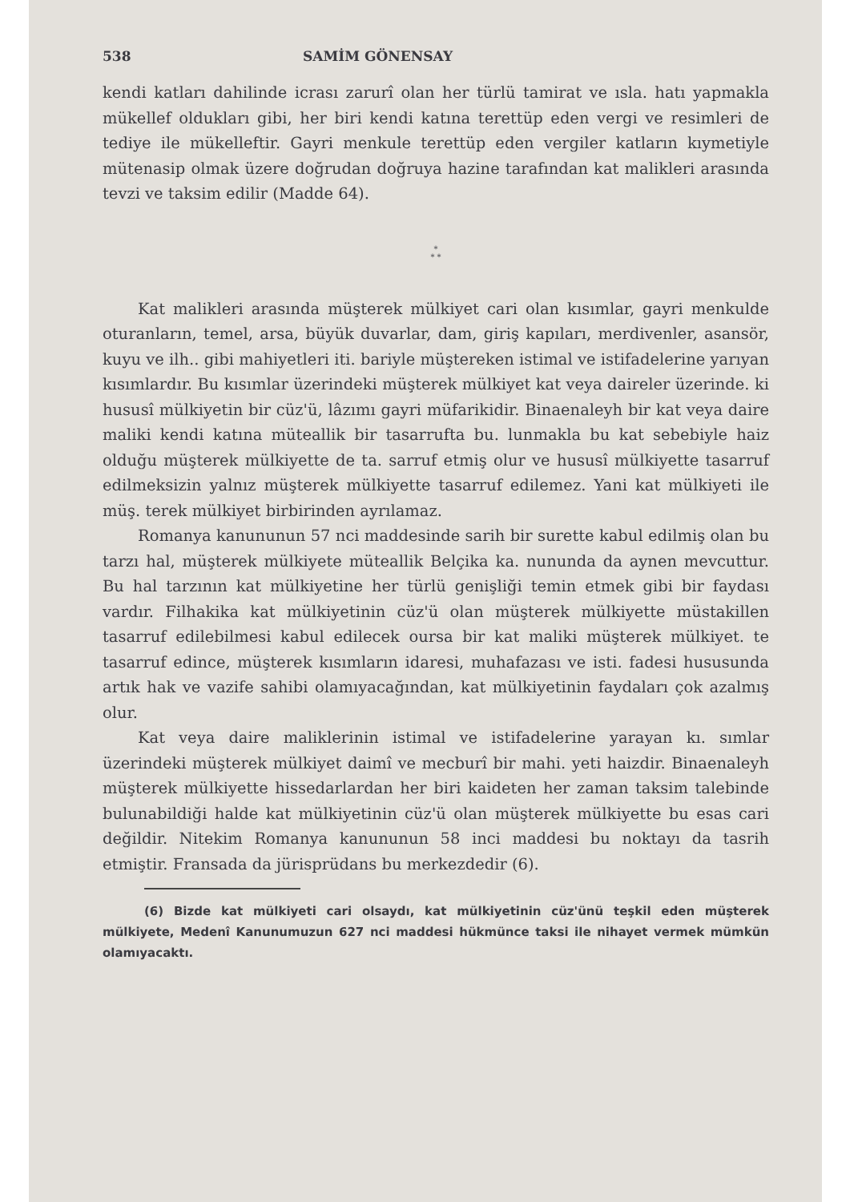538 SAMİM GÖNENSAY
kendi katları dahilinde icrası zarurî olan her türlü tamirat ve ısla. hatı yapmakla mükellef oldukları gibi, her biri kendi katına terettüp eden vergi ve resimleri de tediye ile mükelleftir. Gayri menkule terettüp eden vergiler katların kıymetiyle mütenasip olmak üzere doğrudan doğruya hazine tarafından kat malikleri arasında tevzi ve taksim edilir (Madde 64).
*
* *
Kat malikleri arasında müşterek mülkiyet cari olan kısımlar, gayri menkulde oturanların, temel, arsa, büyük duvarlar, dam, giriş kapıları, merdivenler, asansör, kuyu ve ilh.. gibi mahiyetleri iti. bariyle müştereken istimal ve istifadelerine yarıyan kısımlardır. Bu kısımlar üzerindeki müşterek mülkiyet kat veya daireler üzerinde. ki hususî mülkiyetin bir cüz'ü, lâzımı gayri müfarikidir. Binaenaleyh bir kat veya daire maliki kendi katına müteallik bir tasarrufta bu. lunmakla bu kat sebebiyle haiz olduğu müşterek mülkiyette de ta. sarruf etmiş olur ve hususî mülkiyette tasarruf edilmeksizin yalnız müşterek mülkiyette tasarruf edilemez. Yani kat mülkiyeti ile müş. terek mülkiyet birbirinden ayrılamaz.
Romanya kanununun 57 nci maddesinde sarih bir surette kabul edilmiş olan bu tarzı hal, müşterek mülkiyete müteallik Belçika ka. nununda da aynen mevcuttur. Bu hal tarzının kat mülkiyetine her türlü genişliği temin etmek gibi bir faydası vardır. Filhakika kat mülkiyetinin cüz'ü olan müşterek mülkiyette müstakillen tasarruf edilebilmesi kabul edilecek oursa bir kat maliki müşterek mülkiyet. te tasarruf edince, müşterek kısımların idaresi, muhafazası ve isti. fadesi hususunda artık hak ve vazife sahibi olamıyacağından, kat mülkiyetinin faydaları çok azalmış olur.
Kat veya daire maliklerinin istimal ve istifadelerine yarayan kı. sımlar üzerindeki müşterek mülkiyet daimî ve mecburî bir mahi. yeti haizdir. Binaenaleyh müşterek mülkiyette hissedarlardan her biri kaideten her zaman taksim talebinde bulunabildiği halde kat mülkiyetinin cüz'ü olan müşterek mülkiyette bu esas cari değildir. Nitekim Romanya kanununun 58 inci maddesi bu noktayı da tasrih etmiştir. Fransada da jürisprüdans bu merkezdedir (6).
(6) Bizde kat mülkiyeti cari olsaydı, kat mülkiyetinin cüz'ünü teşkil eden müşterek mülkiyete, Medenî Kanunumuzun 627 nci maddesi hükmünce taksi ile nihayet vermek mümkün olamıyacaktı.